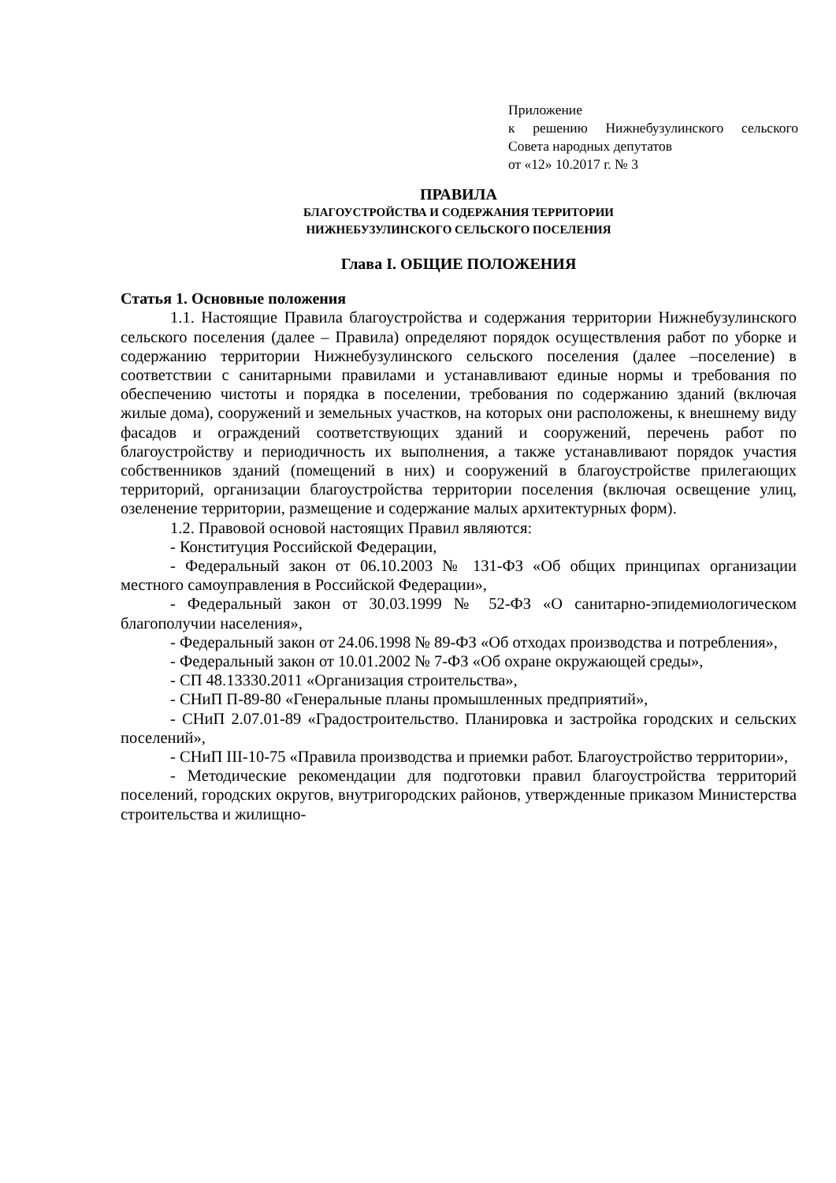Приложение
к решению Нижнебузулинского сельского Совета народных депутатов
от «12» 10.2017 г. № 3
ПРАВИЛА
БЛАГОУСТРОЙСТВА И СОДЕРЖАНИЯ ТЕРРИТОРИИ
НИЖНЕБУЗУЛИНСКОГО СЕЛЬСКОГО ПОСЕЛЕНИЯ
Глава I. ОБЩИЕ ПОЛОЖЕНИЯ
Статья 1. Основные положения
1.1. Настоящие Правила благоустройства и содержания территории Нижнебузулинского сельского поселения (далее – Правила) определяют порядок осуществления работ по уборке и содержанию территории Нижнебузулинского сельского поселения (далее –поселение) в соответствии с санитарными правилами и устанавливают единые нормы и требования по обеспечению чистоты и порядка в поселении, требования по содержанию зданий (включая жилые дома), сооружений и земельных участков, на которых они расположены, к внешнему виду фасадов и ограждений соответствующих зданий и сооружений, перечень работ по благоустройству и периодичность их выполнения, а также устанавливают порядок участия собственников зданий (помещений в них) и сооружений в благоустройстве прилегающих территорий, организации благоустройства территории поселения (включая освещение улиц, озеленение территории, размещение и содержание малых архитектурных форм).
1.2. Правовой основой настоящих Правил являются:
- Конституция Российской Федерации,
- Федеральный закон от 06.10.2003 № 131-ФЗ «Об общих принципах организации местного самоуправления в Российской Федерации»,
- Федеральный закон от 30.03.1999 № 52-ФЗ «О санитарно-эпидемиологическом благополучии населения»,
- Федеральный закон от 24.06.1998 № 89-ФЗ «Об отходах производства и потребления»,
- Федеральный закон от 10.01.2002 № 7-ФЗ «Об охране окружающей среды»,
- СП 48.13330.2011 «Организация строительства»,
- СНиП П-89-80 «Генеральные планы промышленных предприятий»,
- СНиП 2.07.01-89 «Градостроительство. Планировка и застройка городских и сельских поселений»,
- СНиП III-10-75 «Правила производства и приемки работ. Благоустройство территории»,
- Методические рекомендации для подготовки правил благоустройства территорий поселений, городских округов, внутригородских районов, утвержденные приказом Министерства строительства и жилищно-